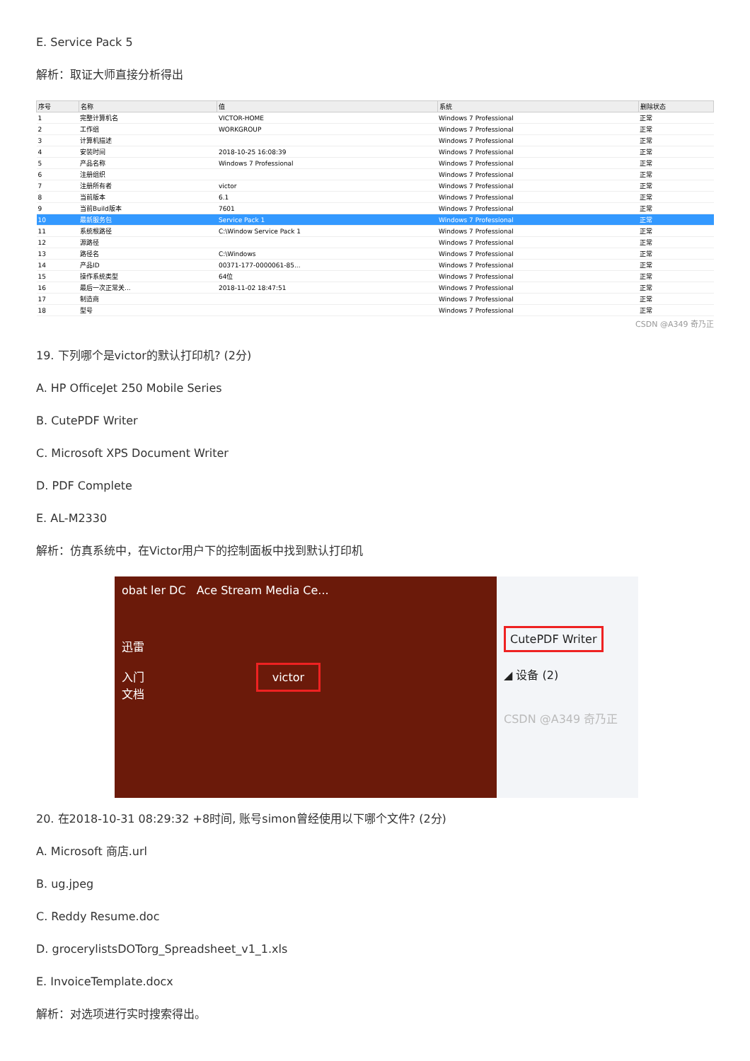E. Service Pack 5
解析：取证大师直接分析得出
| 序号 | 名称 | 值 | 系统 | 删除状态 |
| --- | --- | --- | --- | --- |
| 1 | 完整计算机名 | VICTOR-HOME | Windows 7 Professional | 正常 |
| 2 | 工作组 | WORKGROUP | Windows 7 Professional | 正常 |
| 3 | 计算机描述 | | Windows 7 Professional | 正常 |
| 4 | 安装时间 | 2018-10-25 16:08:39 | Windows 7 Professional | 正常 |
| 5 | 产品名称 | Windows 7 Professional | Windows 7 Professional | 正常 |
| 6 | 注册组织 | | Windows 7 Professional | 正常 |
| 7 | 注册所有者 | victor | Windows 7 Professional | 正常 |
| 8 | 当前版本 | 6.1 | Windows 7 Professional | 正常 |
| 9 | 当前Build版本 | 7601 | Windows 7 Professional | 正常 |
| 10 | 最新服务包 | Service Pack 1 | Windows 7 Professional | 正常 |
| 11 | 系统根路径 | C:\Window Service Pack 1 | Windows 7 Professional | 正常 |
| 12 | 源路径 | | Windows 7 Professional | 正常 |
| 13 | 路径名 | C:\Windows | Windows 7 Professional | 正常 |
| 14 | 产品ID | 00371-177-0000061-85... | Windows 7 Professional | 正常 |
| 15 | 操作系统类型 | 64位 | Windows 7 Professional | 正常 |
| 16 | 最后一次正常关... | 2018-11-02 18:47:51 | Windows 7 Professional | 正常 |
| 17 | 制造商 | | Windows 7 Professional | 正常 |
| 18 | 型号 | | Windows 7 Professional | 正常 |
CSDN @A349 奇乃正
19. 下列哪个是victor的默认打印机? (2分)
A. HP OfficeJet 250 Mobile Series
B. CutePDF Writer
C. Microsoft XPS Document Writer
D. PDF Complete
E. AL-M2330
解析：仿真系统中，在Victor用户下的控制面板中找到默认打印机
obat ler DC Ace Stream Media Ce...
迅雷
入门 victor
文档
CutePDF Writer
◢ 设备 (2)
CSDN @A349 奇乃正
20. 在2018-10-31 08:29:32 +8时间, 账号simon曾经使用以下哪个文件? (2分)
A. Microsoft 商店.url
B. ug.jpeg
C. Reddy Resume.doc
D. grocerylistsDOTorg_Spreadsheet_v1_1.xls
E. InvoiceTemplate.docx
解析：对选项进行实时搜索得出。